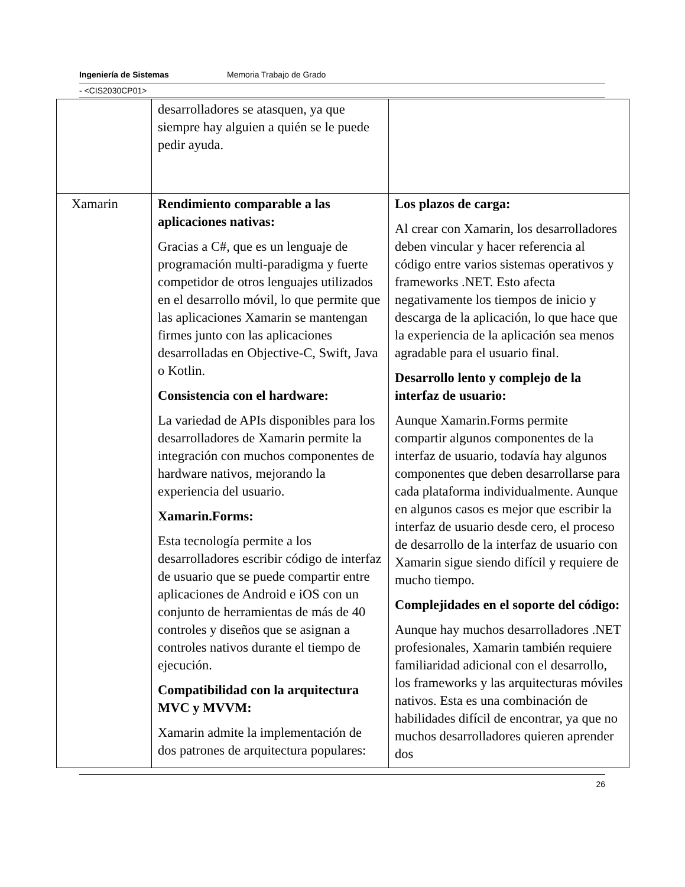Ingeniería de Sistemas Memoria Trabajo de Grado
- <CIS2030CP01>
| | desarrolladores se atasquen, ya que siempre hay alguien a quién se le puede pedir ayuda. | |
| Xamarin | Rendimiento comparable a las aplicaciones nativas: Gracias a C#, que es un lenguaje de programación multi-paradigma y fuerte competidor de otros lenguajes utilizados en el desarrollo móvil, lo que permite que las aplicaciones Xamarin se mantengan firmes junto con las aplicaciones desarrolladas en Objective-C, Swift, Java o Kotlin. Consistencia con el hardware: La variedad de APIs disponibles para los desarrolladores de Xamarin permite la integración con muchos componentes de hardware nativos, mejorando la experiencia del usuario. Xamarin.Forms: Esta tecnología permite a los desarrolladores escribir código de interfaz de usuario que se puede compartir entre aplicaciones de Android e iOS con un conjunto de herramientas de más de 40 controles y diseños que se asignan a controles nativos durante el tiempo de ejecución. Compatibilidad con la arquitectura MVC y MVVM: Xamarin admite la implementación de dos patrones de arquitectura populares: | Los plazos de carga: Al crear con Xamarin, los desarrolladores deben vincular y hacer referencia al código entre varios sistemas operativos y frameworks .NET. Esto afecta negativamente los tiempos de inicio y descarga de la aplicación, lo que hace que la experiencia de la aplicación sea menos agradable para el usuario final. Desarrollo lento y complejo de la interfaz de usuario: Aunque Xamarin.Forms permite compartir algunos componentes de la interfaz de usuario, todavía hay algunos componentes que deben desarrollarse para cada plataforma individualmente. Aunque en algunos casos es mejor que escribir la interfaz de usuario desde cero, el proceso de desarrollo de la interfaz de usuario con Xamarin sigue siendo difícil y requiere de mucho tiempo. Complejidades en el soporte del código: Aunque hay muchos desarrolladores .NET profesionales, Xamarin también requiere familiaridad adicional con el desarrollo, los frameworks y las arquitecturas móviles nativos. Esta es una combinación de habilidades difícil de encontrar, ya que no muchos desarrolladores quieren aprender dos |
26